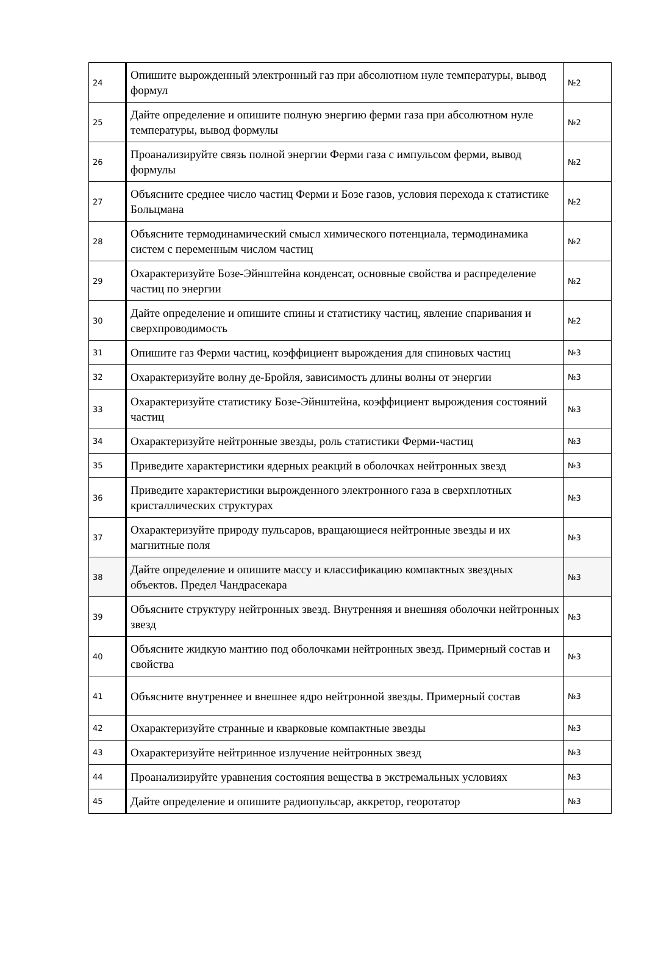| 24 | Опишите вырожденный электронный газ при абсолютном нуле температуры, вывод формул | №2 |
| 25 | Дайте определение и опишите полную энергию ферми газа при абсолютном нуле температуры, вывод формулы | №2 |
| 26 | Проанализируйте связь полной энергии Ферми газа с импульсом ферми, вывод формулы | №2 |
| 27 | Объясните среднее число частиц Ферми и Бозе газов, условия перехода к статистике Больцмана | №2 |
| 28 | Объясните термодинамический смысл химического потенциала, термодинамика систем с переменным числом частиц | №2 |
| 29 | Охарактеризуйте Бозе-Эйнштейна конденсат, основные свойства и распределение частиц по энергии | №2 |
| 30 | Дайте определение и опишите спины и статистику частиц, явление спаривания и сверхпроводимость | №2 |
| 31 | Опишите газ Ферми частиц, коэффициент вырождения для спиновых частиц | №3 |
| 32 | Охарактеризуйте волну де-Бройля, зависимость длины волны от энергии | №3 |
| 33 | Охарактеризуйте статистику Бозе-Эйнштейна, коэффициент вырождения состояний частиц | №3 |
| 34 | Охарактеризуйте нейтронные звезды, роль статистики Ферми-частиц | №3 |
| 35 | Приведите характеристики ядерных реакций в оболочках нейтронных звезд | №3 |
| 36 | Приведите характеристики вырожденного электронного газа в сверхплотных кристаллических структурах | №3 |
| 37 | Охарактеризуйте природу пульсаров, вращающиеся нейтронные звезды и их магнитные поля | №3 |
| 38 | Дайте определение и опишите массу и классификацию компактных звездных объектов. Предел Чандрасекара | №3 |
| 39 | Объясните структуру нейтронных звезд. Внутренняя и внешняя оболочки нейтронных звезд | №3 |
| 40 | Объясните жидкую мантию под оболочками нейтронных звезд. Примерный состав и свойства | №3 |
| 41 | Объясните внутреннее и внешнее ядро нейтронной звезды. Примерный состав | №3 |
| 42 | Охарактеризуйте странные и кварковые компактные звезды | №3 |
| 43 | Охарактеризуйте нейтринное излучение нейтронных звезд | №3 |
| 44 | Проанализируйте уравнения состояния вещества в экстремальных условиях | №3 |
| 45 | Дайте определение и опишите радиопульсар, аккретор, георотатор | №3 |